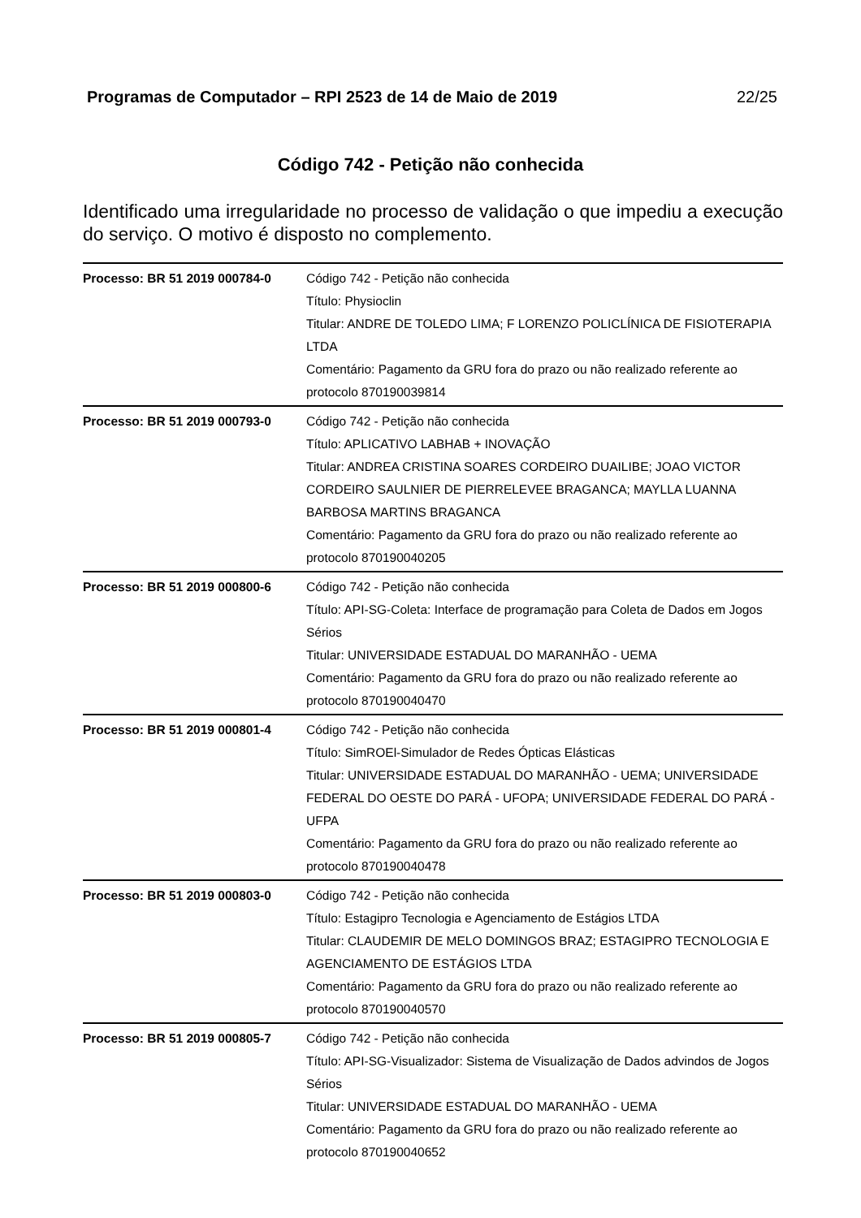Programas de Computador – RPI 2523 de 14 de Maio de 2019 22/25
Código 742 - Petição não conhecida
Identificado uma irregularidade no processo de validação o que impediu a execução do serviço. O motivo é disposto no complemento.
| Processo: BR 51 2019 000784-0 | Código 742 - Petição não conhecida Título: Physioclin Titular: ANDRE DE TOLEDO LIMA; F LORENZO POLICLÍNICA DE FISIOTERAPIA LTDA Comentário: Pagamento da GRU fora do prazo ou não realizado referente ao protocolo 870190039814 |
| Processo: BR 51 2019 000793-0 | Código 742 - Petição não conhecida Título: APLICATIVO LABHAB + INOVAÇÃO Titular: ANDREA CRISTINA SOARES CORDEIRO DUAILIBE; JOAO VICTOR CORDEIRO SAULNIER DE PIERRELEVEE BRAGANCA; MAYLLA LUANNA BARBOSA MARTINS BRAGANCA Comentário: Pagamento da GRU fora do prazo ou não realizado referente ao protocolo 870190040205 |
| Processo: BR 51 2019 000800-6 | Código 742 - Petição não conhecida Título: API-SG-Coleta: Interface de programação para Coleta de Dados em Jogos Sérios Titular: UNIVERSIDADE ESTADUAL DO MARANHÃO - UEMA Comentário: Pagamento da GRU fora do prazo ou não realizado referente ao protocolo 870190040470 |
| Processo: BR 51 2019 000801-4 | Código 742 - Petição não conhecida Título: SimROEl-Simulador de Redes Ópticas Elásticas Titular: UNIVERSIDADE ESTADUAL DO MARANHÃO - UEMA; UNIVERSIDADE FEDERAL DO OESTE DO PARÁ - UFOPA; UNIVERSIDADE FEDERAL DO PARÁ - UFPA Comentário: Pagamento da GRU fora do prazo ou não realizado referente ao protocolo 870190040478 |
| Processo: BR 51 2019 000803-0 | Código 742 - Petição não conhecida Título: Estagipro Tecnologia e Agenciamento de Estágios LTDA Titular: CLAUDEMIR DE MELO DOMINGOS BRAZ; ESTAGIPRO TECNOLOGIA E AGENCIAMENTO DE ESTÁGIOS LTDA Comentário: Pagamento da GRU fora do prazo ou não realizado referente ao protocolo 870190040570 |
| Processo: BR 51 2019 000805-7 | Código 742 - Petição não conhecida Título: API-SG-Visualizador: Sistema de Visualização de Dados advindos de Jogos Sérios Titular: UNIVERSIDADE ESTADUAL DO MARANHÃO - UEMA Comentário: Pagamento da GRU fora do prazo ou não realizado referente ao protocolo 870190040652 |